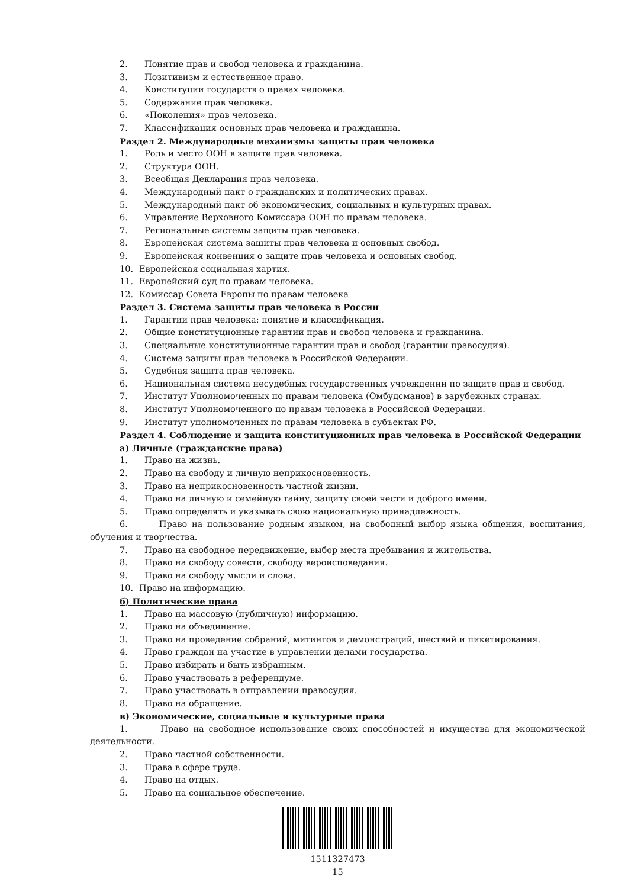2. Понятие прав и свобод человека и гражданина.
3. Позитивизм и естественное право.
4. Конституции государств о правах человека.
5. Содержание прав человека.
6. «Поколения» прав человека.
7. Классификация основных прав человека и гражданина.
Раздел 2. Международные механизмы защиты прав человека
1. Роль и место ООН в защите прав человека.
2. Структура ООН.
3. Всеобщая Декларация прав человека.
4. Международный пакт о гражданских и политических правах.
5. Международный пакт об экономических, социальных и культурных правах.
6. Управление Верховного Комиссара ООН по правам человека.
7. Региональные системы защиты прав человека.
8. Европейская система защиты прав человека и основных свобод.
9. Европейская конвенция о защите прав человека и основных свобод.
10. Европейская социальная хартия.
11. Европейский суд по правам человека.
12. Комиссар Совета Европы по правам человека
Раздел 3. Система защиты прав человека в России
1. Гарантии прав человека: понятие и классификация.
2. Общие конституционные гарантии прав и свобод человека и гражданина.
3. Специальные конституционные гарантии прав и свобод (гарантии правосудия).
4. Система защиты прав человека в Российской Федерации.
5. Судебная защита прав человека.
6. Национальная система несудебных государственных учреждений по защите прав и свобод.
7. Институт Уполномоченных по правам человека (Омбудсманов) в зарубежных странах.
8. Институт Уполномоченного по правам человека в Российской Федерации.
9. Институт уполномоченных по правам человека в субъектах РФ.
Раздел 4. Соблюдение и защита конституционных прав человека в Российской Федерации
а) Личные (гражданские права)
1. Право на жизнь.
2. Право на свободу и личную неприкосновенность.
3. Право на неприкосновенность частной жизни.
4. Право на личную и семейную тайну, защиту своей чести и доброго имени.
5. Право определять и указывать свою национальную принадлежность.
6. Право на пользование родным языком, на свободный выбор языка общения, воспитания, обучения и творчества.
7. Право на свободное передвижение, выбор места пребывания и жительства.
8. Право на свободу совести, свободу вероисповедания.
9. Право на свободу мысли и слова.
10. Право на информацию.
б) Политические права
1. Право на массовую (публичную) информацию.
2. Право на объединение.
3. Право на проведение собраний, митингов и демонстраций, шествий и пикетирования.
4. Право граждан на участие в управлении делами государства.
5. Право избирать и быть избранным.
6. Право участвовать в референдуме.
7. Право участвовать в отправлении правосудия.
8. Право на обращение.
в) Экономические, социальные и культурные права
1. Право на свободное использование своих способностей и имущества для экономической деятельности.
2. Право частной собственности.
3. Права в сфере труда.
4. Право на отдых.
5. Право на социальное обеспечение.
1511327473
15